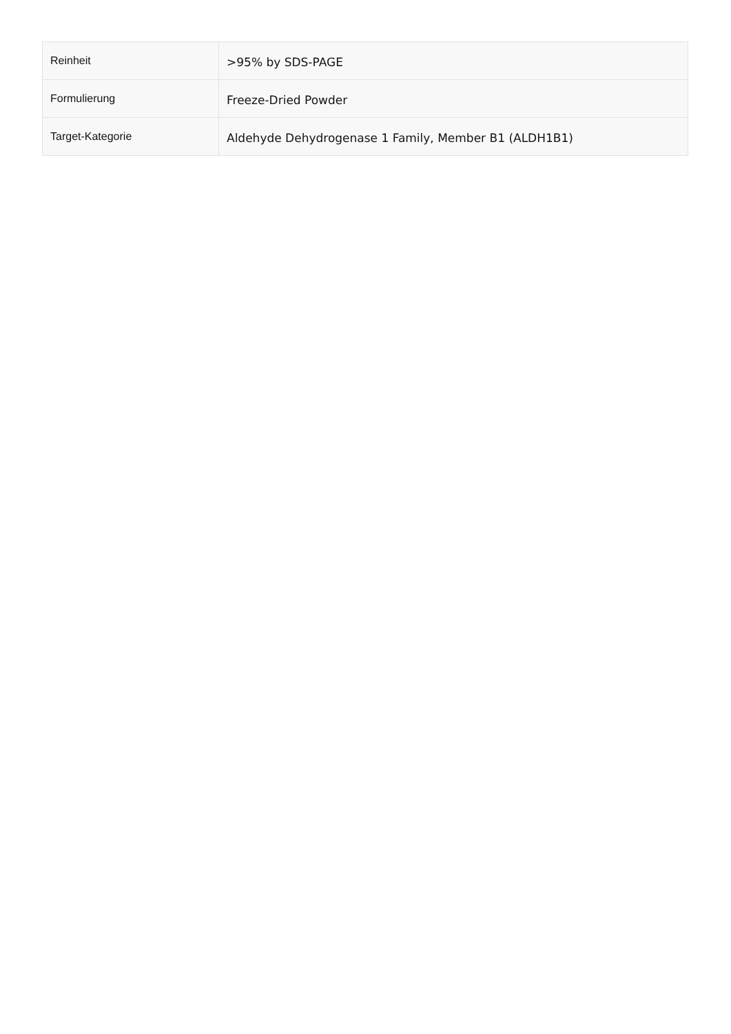| Reinheit | >95% by SDS-PAGE |
| Formulierung | Freeze-Dried Powder |
| Target-Kategorie | Aldehyde Dehydrogenase 1 Family, Member B1 (ALDH1B1) |